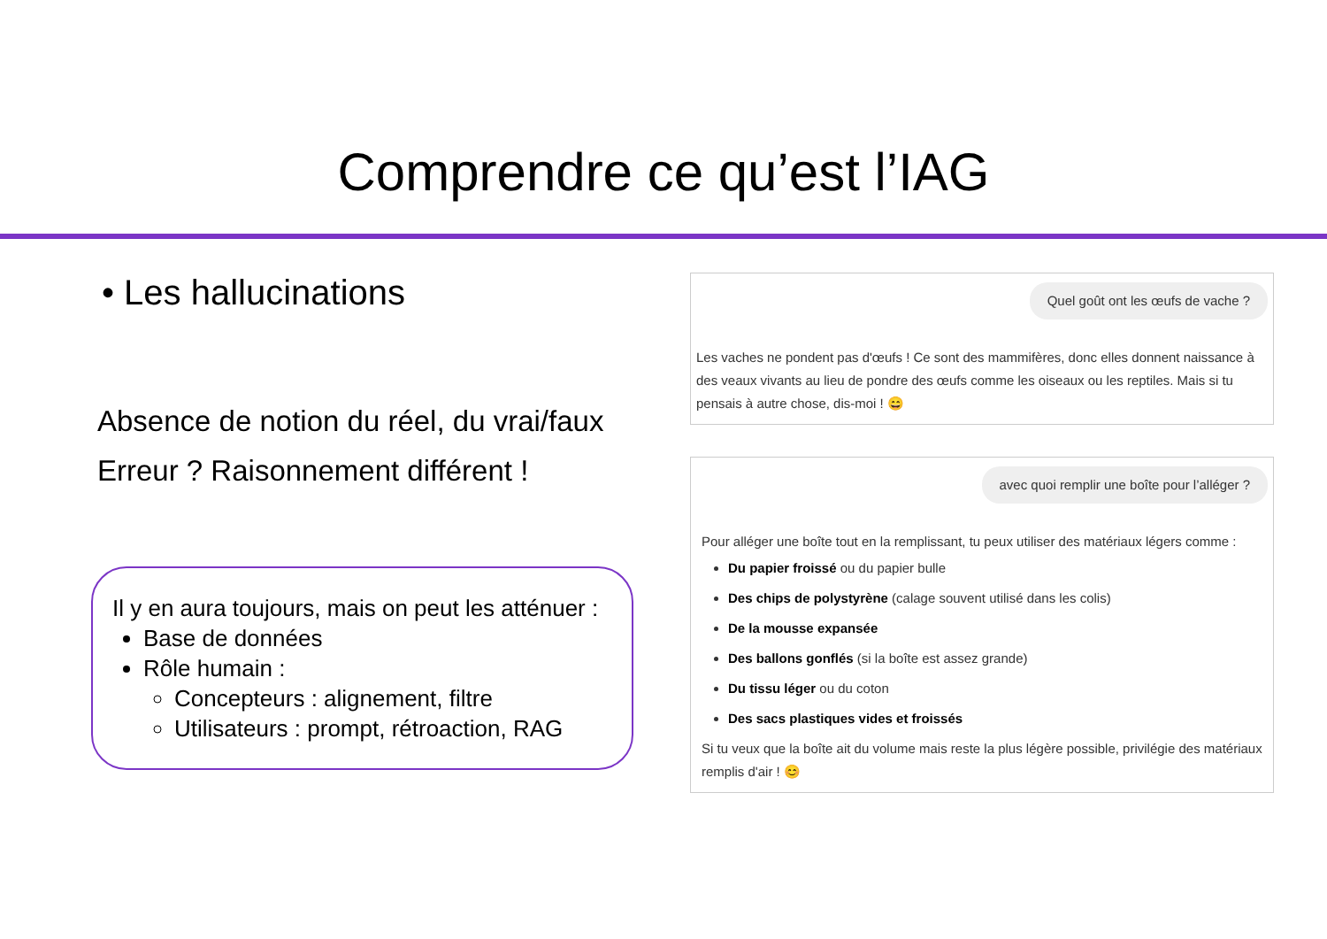Comprendre ce qu’est l’IAG
• Les hallucinations
Absence de notion du réel, du vrai/faux
Erreur ? Raisonnement différent !
Il y en aura toujours, mais on peut les atténuer :
Base de données
Rôle humain :
Concepteurs : alignement, filtre
Utilisateurs : prompt, rétroaction, RAG
Quel goût ont les œufs de vache ?
Les vaches ne pondent pas d'œufs ! Ce sont des mammifères, donc elles donnent naissance à des veaux vivants au lieu de pondre des œufs comme les oiseaux ou les reptiles. Mais si tu pensais à autre chose, dis-moi ! 😄
avec quoi remplir une boîte pour l’alléger ?
Pour alléger une boîte tout en la remplissant, tu peux utiliser des matériaux légers comme :
Du papier froissé ou du papier bulle
Des chips de polystyrène (calage souvent utilisé dans les colis)
De la mousse expansée
Des ballons gonflés (si la boîte est assez grande)
Du tissu léger ou du coton
Des sacs plastiques vides et froissés
Si tu veux que la boîte ait du volume mais reste la plus légère possible, privilégie des matériaux remplis d'air ! 😊